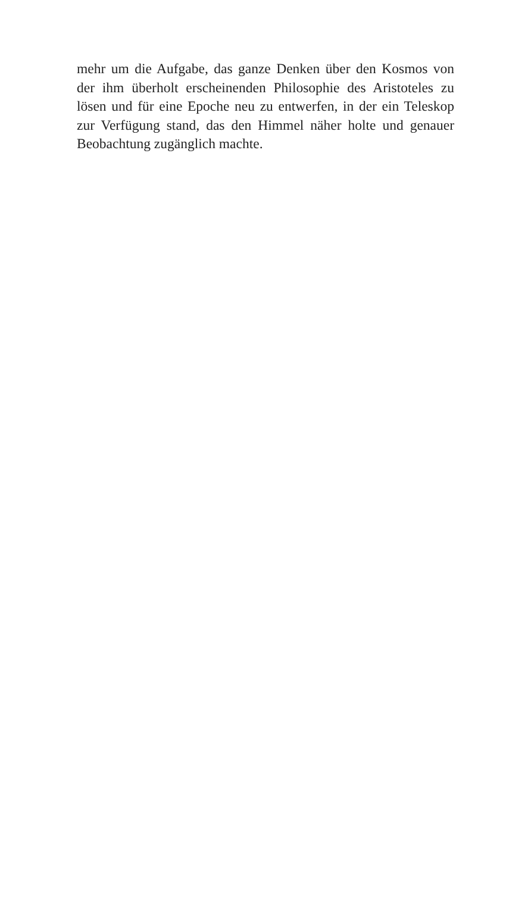mehr um die Aufgabe, das ganze Denken über den Kosmos von der ihm überholt erscheinenden Philosophie des Aristoteles zu lösen und für eine Epoche neu zu entwerfen, in der ein Teleskop zur Verfügung stand, das den Himmel näher holte und genauer Beobachtung zugänglich machte.